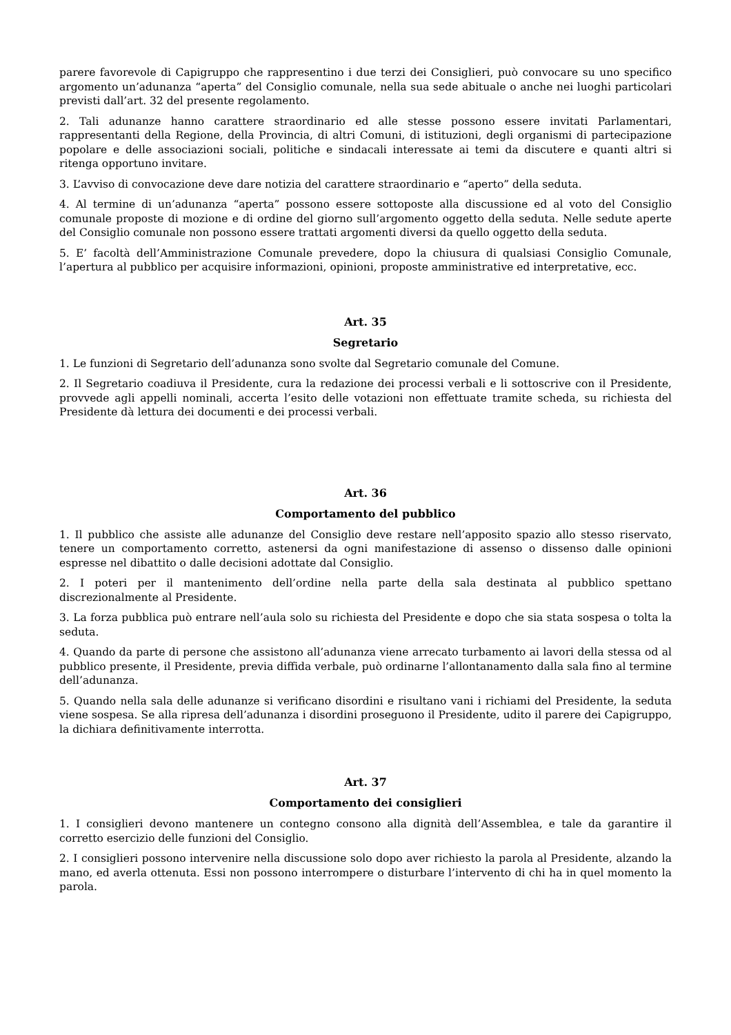parere favorevole di Capigruppo che rappresentino i due terzi dei Consiglieri, può convocare su uno specifico argomento un’adunanza “aperta” del Consiglio comunale, nella sua sede abituale o anche nei luoghi particolari previsti dall’art. 32 del presente regolamento.
2. Tali adunanze hanno carattere straordinario ed alle stesse possono essere invitati Parlamentari, rappresentanti della Regione, della Provincia, di altri Comuni, di istituzioni, degli organismi di partecipazione popolare e delle associazioni sociali, politiche e sindacali interessate ai temi da discutere e quanti altri si ritenga opportuno invitare.
3. L’avviso di convocazione deve dare notizia del carattere straordinario e “aperto” della seduta.
4. Al termine di un’adunanza “aperta” possono essere sottoposte alla discussione ed al voto del Consiglio comunale proposte di mozione e di ordine del giorno sull’argomento oggetto della seduta. Nelle sedute aperte del Consiglio comunale non possono essere trattati argomenti diversi da quello oggetto della seduta.
5. E’ facoltà dell’Amministrazione Comunale prevedere, dopo la chiusura di qualsiasi Consiglio Comunale, l’apertura al pubblico per acquisire informazioni, opinioni, proposte amministrative ed interpretative, ecc.
Art. 35
Segretario
1. Le funzioni di Segretario dell’adunanza sono svolte dal Segretario comunale del Comune.
2. Il Segretario coadiuva il Presidente, cura la redazione dei processi verbali e li sottoscrive con il Presidente, provvede agli appelli nominali, accerta l’esito delle votazioni non effettuate tramite scheda, su richiesta del Presidente dà lettura dei documenti e dei processi verbali.
Art. 36
Comportamento del pubblico
1. Il pubblico che assiste alle adunanze del Consiglio deve restare nell’apposito spazio allo stesso riservato, tenere un comportamento corretto, astenersi da ogni manifestazione di assenso o dissenso dalle opinioni espresse nel dibattito o dalle decisioni adottate dal Consiglio.
2. I poteri per il mantenimento dell’ordine nella parte della sala destinata al pubblico spettano discrezionalmente al Presidente.
3. La forza pubblica può entrare nell’aula solo su richiesta del Presidente e dopo che sia stata sospesa o tolta la seduta.
4. Quando da parte di persone che assistono all’adunanza viene arrecato turbamento ai lavori della stessa od al pubblico presente, il Presidente, previa diffida verbale, può ordinarne l’allontanamento dalla sala fino al termine dell’adunanza.
5. Quando nella sala delle adunanze si verificano disordini e risultano vani i richiami del Presidente, la seduta viene sospesa. Se alla ripresa dell’adunanza i disordini proseguono il Presidente, udito il parere dei Capigruppo, la dichiara definitivamente interrotta.
Art. 37
Comportamento dei consiglieri
1. I consiglieri devono mantenere un contegno consono alla dignità dell’Assemblea, e tale da garantire il corretto esercizio delle funzioni del Consiglio.
2. I consiglieri possono intervenire nella discussione solo dopo aver richiesto la parola al Presidente, alzando la mano, ed averla ottenuta. Essi non possono interrompere o disturbare l’intervento di chi ha in quel momento la parola.